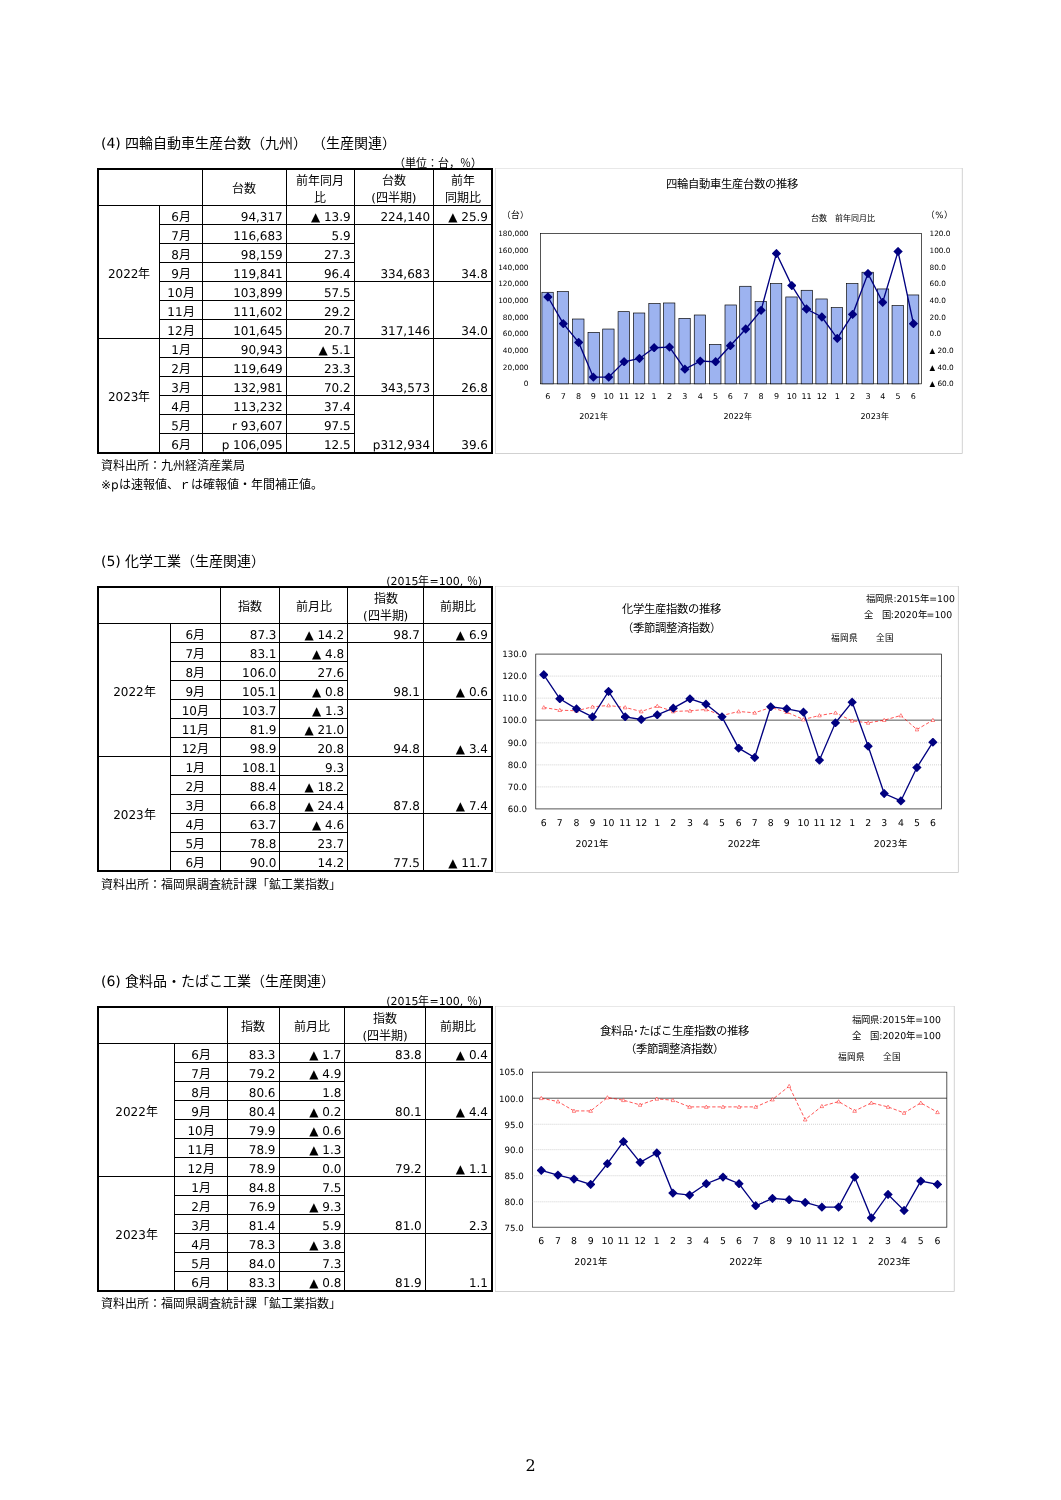(4) 四輪自動車生産台数（九州） （生産関連）
（単位：台，％）
| | | 台数 | 前年同月 比 | 台数 (四半期) | 前年 同期比 |
| --- | --- | --- | --- | --- | --- |
| 2022年 | 6月 | 94,317 | ▲ 13.9 | 224,140 | ▲ 25.9 |
| | 7月 | 116,683 | 5.9 | 334,683 | 34.8 |
| | 8月 | 98,159 | 27.3 | | |
| | 9月 | 119,841 | 96.4 | | |
| | 10月 | 103,899 | 57.5 | 317,146 | 34.0 |
| | 11月 | 111,602 | 29.2 | | |
| | 12月 | 101,645 | 20.7 | | |
| 2023年 | 1月 | 90,943 | ▲ 5.1 | 343,573 | 26.8 |
| | 2月 | 119,649 | 23.3 | | |
| | 3月 | 132,981 | 70.2 | | |
| | 4月 | 113,232 | 37.4 | p312,934 | 39.6 |
| | 5月 | r 93,607 | 97.5 | | |
| | 6月 | p 106,095 | 12.5 | | |
四輪自動車生産台数の推移
（台）
台数　前年同月比
（%）
180,000
160,000
140,000
120,000
100,000
80,000
60,000
40,000
20,000
0
120.0
100.0
80.0
60.0
40.0
20.0
0.0
▲ 20.0
▲ 40.0
▲ 60.0
6
7
8
9
10
11
12
1
2
3
4
5
6
7
8
9
10
11
12
1
2
3
4
5
6
2021年
2022年
2023年
資料出所：九州経済産業局
※pは速報値、ｒは確報値・年間補正値。
(5) 化学工業（生産関連）
(2015年=100, ％)
| | | 指数 | 前月比 | 指数 (四半期) | 前期比 |
| --- | --- | --- | --- | --- | --- |
| 2022年 | 6月 | 87.3 | ▲ 14.2 | 98.7 | ▲ 6.9 |
| | 7月 | 83.1 | ▲ 4.8 | 98.1 | ▲ 0.6 |
| | 8月 | 106.0 | 27.6 | | |
| | 9月 | 105.1 | ▲ 0.8 | | |
| | 10月 | 103.7 | ▲ 1.3 | 94.8 | ▲ 3.4 |
| | 11月 | 81.9 | ▲ 21.0 | | |
| | 12月 | 98.9 | 20.8 | | |
| 2023年 | 1月 | 108.1 | 9.3 | 87.8 | ▲ 7.4 |
| | 2月 | 88.4 | ▲ 18.2 | | |
| | 3月 | 66.8 | ▲ 24.4 | | |
| | 4月 | 63.7 | ▲ 4.6 | 77.5 | ▲ 11.7 |
| | 5月 | 78.8 | 23.7 | | |
| | 6月 | 90.0 | 14.2 | | |
化学生産指数の推移
（季節調整済指数）
福岡県:2015年=100
全　国:2020年=100
福岡県　　全国
130.0
120.0
110.0
100.0
90.0
80.0
70.0
60.0
6
7
8
9
10
11
12
1
2
3
4
5
6
7
8
9
10
11
12
1
2
3
4
5
6
2021年
2022年
2023年
資料出所：福岡県調査統計課「鉱工業指数」
(6) 食料品・たばこ工業（生産関連）
(2015年=100, ％)
| | | 指数 | 前月比 | 指数 (四半期) | 前期比 |
| --- | --- | --- | --- | --- | --- |
| 2022年 | 6月 | 83.3 | ▲ 1.7 | 83.8 | ▲ 0.4 |
| | 7月 | 79.2 | ▲ 4.9 | 80.1 | ▲ 4.4 |
| | 8月 | 80.6 | 1.8 | | |
| | 9月 | 80.4 | ▲ 0.2 | | |
| | 10月 | 79.9 | ▲ 0.6 | 79.2 | ▲ 1.1 |
| | 11月 | 78.9 | ▲ 1.3 | | |
| | 12月 | 78.9 | 0.0 | | |
| 2023年 | 1月 | 84.8 | 7.5 | 81.0 | 2.3 |
| | 2月 | 76.9 | ▲ 9.3 | | |
| | 3月 | 81.4 | 5.9 | | |
| | 4月 | 78.3 | ▲ 3.8 | 81.9 | 1.1 |
| | 5月 | 84.0 | 7.3 | | |
| | 6月 | 83.3 | ▲ 0.8 | | |
食料品･たばこ生産指数の推移
（季節調整済指数）
福岡県:2015年=100
全　国:2020年=100
福岡県　　全国
105.0
100.0
95.0
90.0
85.0
80.0
75.0
6
7
8
9
10
11
12
1
2
3
4
5
6
7
8
9
10
11
12
1
2
3
4
5
6
2021年
2022年
2023年
資料出所：福岡県調査統計課「鉱工業指数」
2